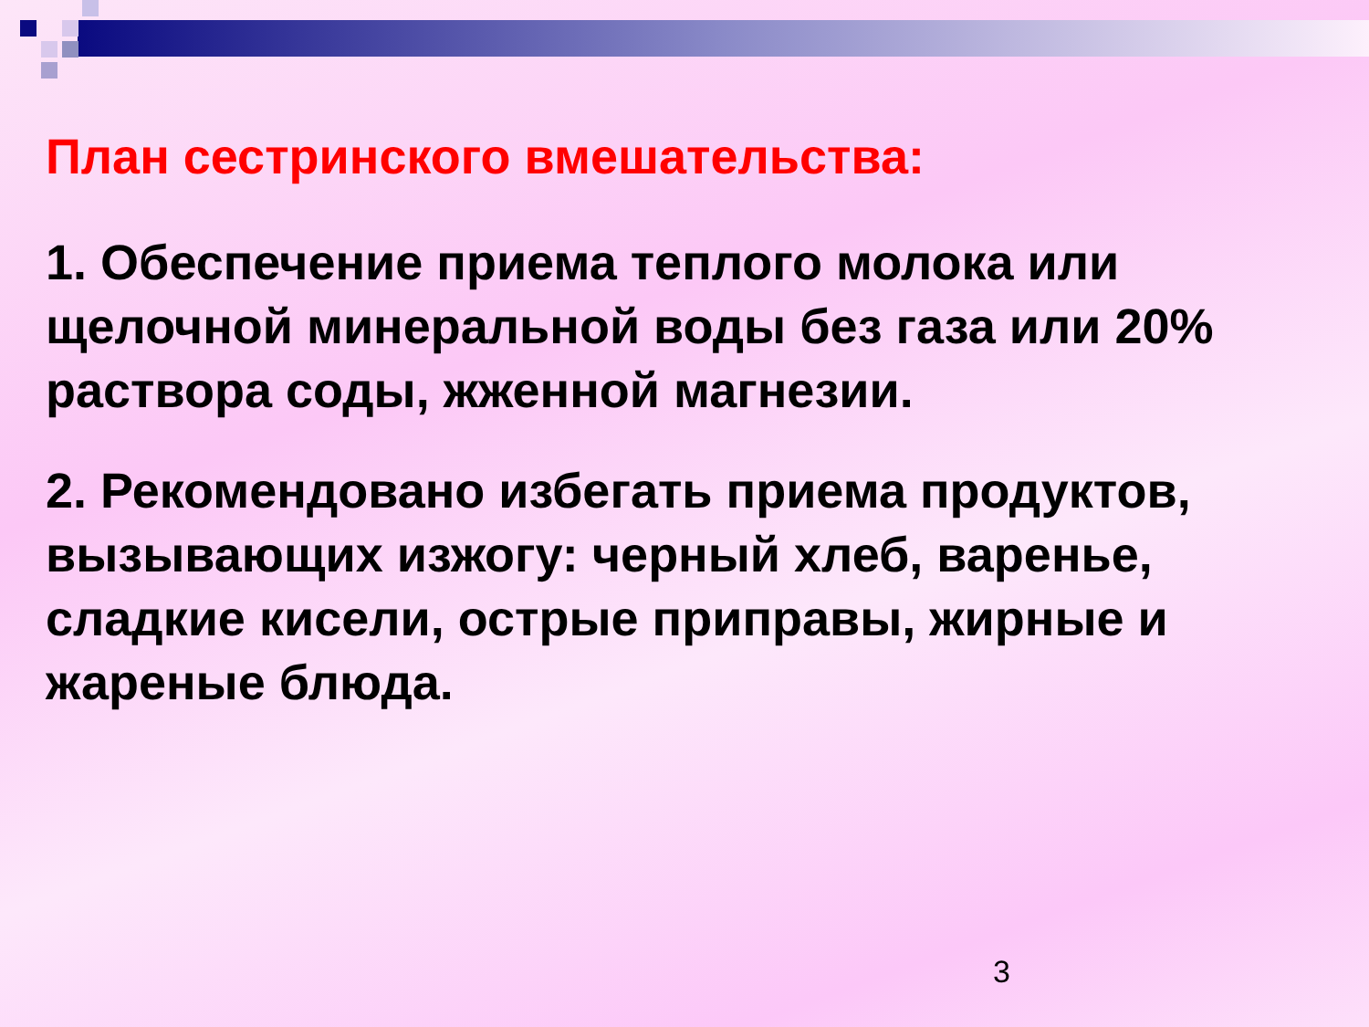План сестринского вмешательства:
1. Обеспечение приема теплого молока или щелочной минеральной воды без газа или 20% раствора соды, жженной магнезии.
2. Рекомендовано избегать приема продуктов, вызывающих изжогу: черный хлеб, варенье, сладкие кисели, острые приправы, жирные и жареные блюда.
3